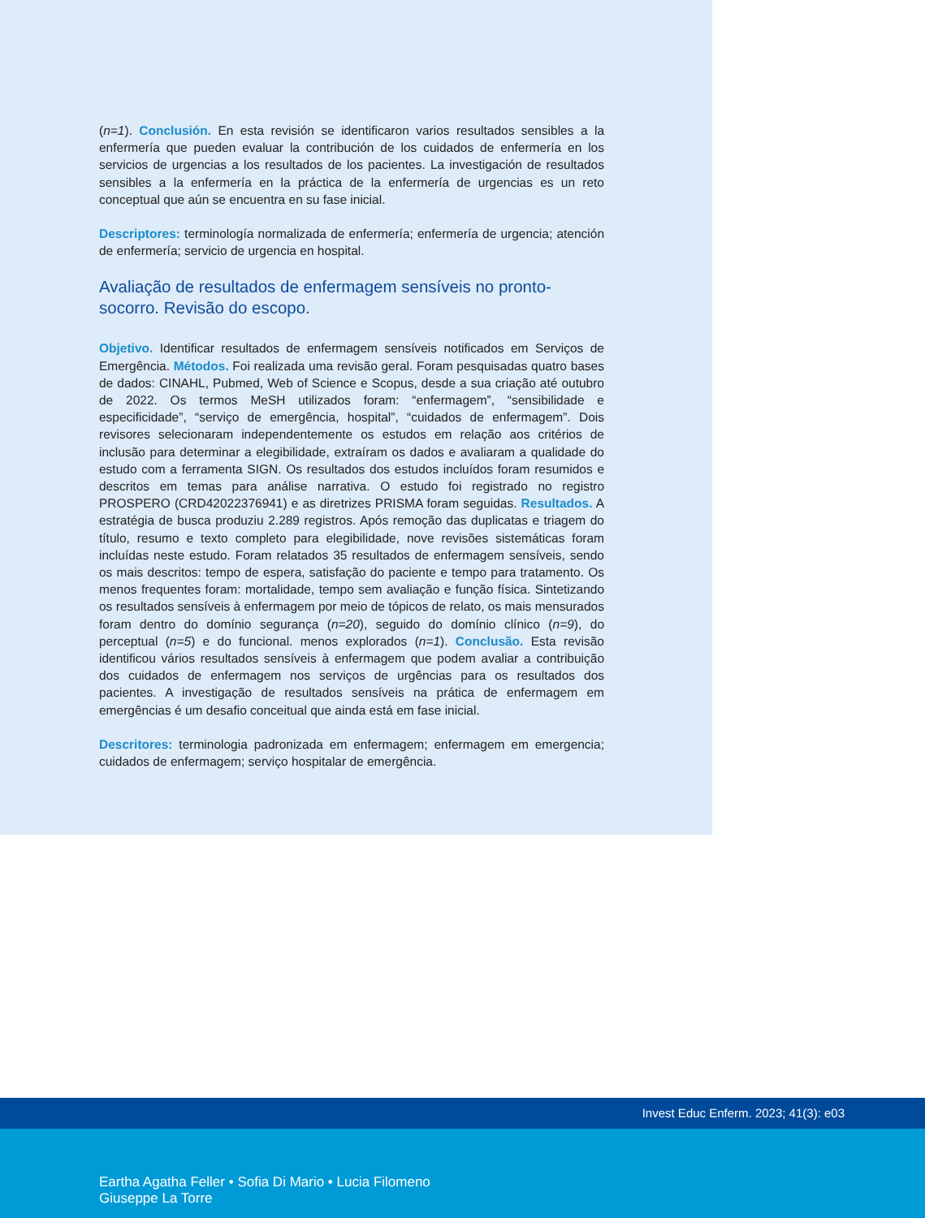(n=1). Conclusión. En esta revisión se identificaron varios resultados sensibles a la enfermería que pueden evaluar la contribución de los cuidados de enfermería en los servicios de urgencias a los resultados de los pacientes. La investigación de resultados sensibles a la enfermería en la práctica de la enfermería de urgencias es un reto conceptual que aún se encuentra en su fase inicial.
Descriptores: terminología normalizada de enfermería; enfermería de urgencia; atención de enfermería; servicio de urgencia en hospital.
Avaliação de resultados de enfermagem sensíveis no pronto-socorro. Revisão do escopo.
Objetivo. Identificar resultados de enfermagem sensíveis notificados em Serviços de Emergência. Métodos. Foi realizada uma revisão geral. Foram pesquisadas quatro bases de dados: CINAHL, Pubmed, Web of Science e Scopus, desde a sua criação até outubro de 2022. Os termos MeSH utilizados foram: “enfermagem”, “sensibilidade e especificidade”, “serviço de emergência, hospital”, “cuidados de enfermagem”. Dois revisores selecionaram independentemente os estudos em relação aos critérios de inclusão para determinar a elegibilidade, extraíram os dados e avaliaram a qualidade do estudo com a ferramenta SIGN. Os resultados dos estudos incluídos foram resumidos e descritos em temas para análise narrativa. O estudo foi registrado no registro PROSPERO (CRD42022376941) e as diretrizes PRISMA foram seguidas. Resultados. A estratégia de busca produziu 2.289 registros. Após remoção das duplicatas e triagem do título, resumo e texto completo para elegibilidade, nove revisões sistemáticas foram incluídas neste estudo. Foram relatados 35 resultados de enfermagem sensíveis, sendo os mais descritos: tempo de espera, satisfação do paciente e tempo para tratamento. Os menos frequentes foram: mortalidade, tempo sem avaliação e função física. Sintetizando os resultados sensíveis à enfermagem por meio de tópicos de relato, os mais mensurados foram dentro do domínio segurança (n=20), seguido do domínio clínico (n=9), do perceptual (n=5) e do funcional. menos explorados (n=1). Conclusão. Esta revisão identificou vários resultados sensíveis à enfermagem que podem avaliar a contribuição dos cuidados de enfermagem nos serviços de urgências para os resultados dos pacientes. A investigação de resultados sensíveis na prática de enfermagem em emergências é um desafio conceitual que ainda está em fase inicial.
Descritores: terminologia padronizada em enfermagem; enfermagem em emergencia; cuidados de enfermagem; serviço hospitalar de emergência.
Invest Educ Enferm. 2023; 41(3): e03
Eartha Agatha Feller • Sofia Di Mario • Lucia Filomeno
Giuseppe La Torre